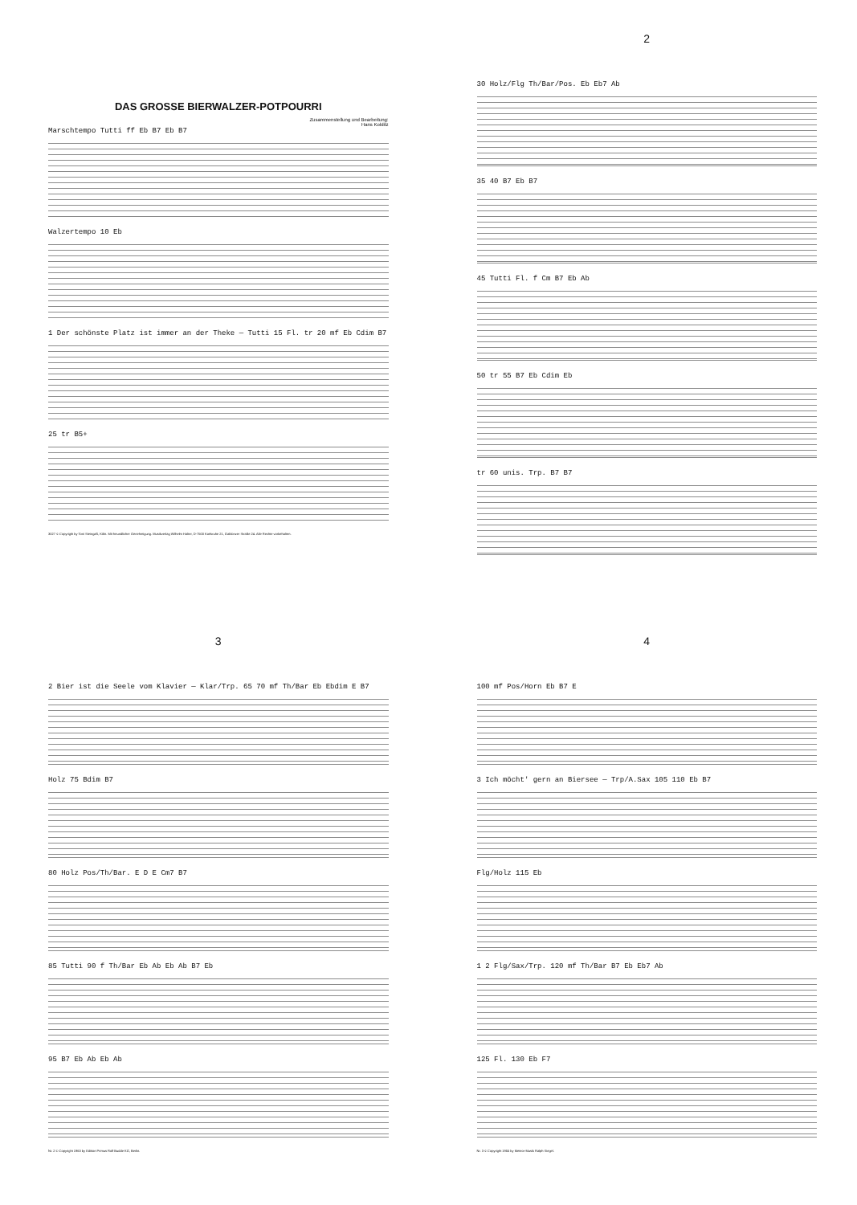DAS GROSSE BIERWALZER-POTPOURRI
Zusammenstellung und Bearbeitung:
Hans Kolditz
Marschtempo Tutti ff Eb B7 Eb B7
Walzertempo 10 Eb
1 Der schönste Platz ist immer an der Theke — Tutti 15 Fl. tr 20 mf Eb Cdim B7
25 tr B5+
3027 © Copyright by Toni Steingaß, Köln. Mit freundlicher Genehmigung. Musikverlag Wilhelm Halter, D-7500 Karlsruhe 21, Gablonzer Straße 24. Alle Rechte vorbehalten.
2
30 Holz/Flg Th/Bar/Pos. Eb Eb7 Ab
35 40 B7 Eb B7
45 Tutti Fl. f Cm B7 Eb Ab
50 tr 55 B7 Eb Cdim Eb
tr 60 unis. Trp. B7 B7
3
2 Bier ist die Seele vom Klavier — Klar/Trp. 65 70 mf Th/Bar Eb Ebdim E B7
Holz 75 Bdim B7
80 Holz Pos/Th/Bar. E D E Cm7 B7
85 Tutti 90 f Th/Bar Eb Ab Eb Ab B7 Eb
95 B7 Eb Ab Eb Ab
Nr. 2 © Copyright 1963 by Edition Primus Rolf Budde KG, Berlin.
4
100 mf Pos/Horn Eb B7 E
3 Ich möcht' gern an Biersee — Trp/A.Sax 105 110 Eb B7
Flg/Holz 115 Eb
1 2 Flg/Sax/Trp. 120 mf Th/Bar B7 Eb Eb7 Ab
125 Fl. 130 Eb F7
Nr. 3 © Copyright 1955 by Meteor-Musik Ralph Siegel.